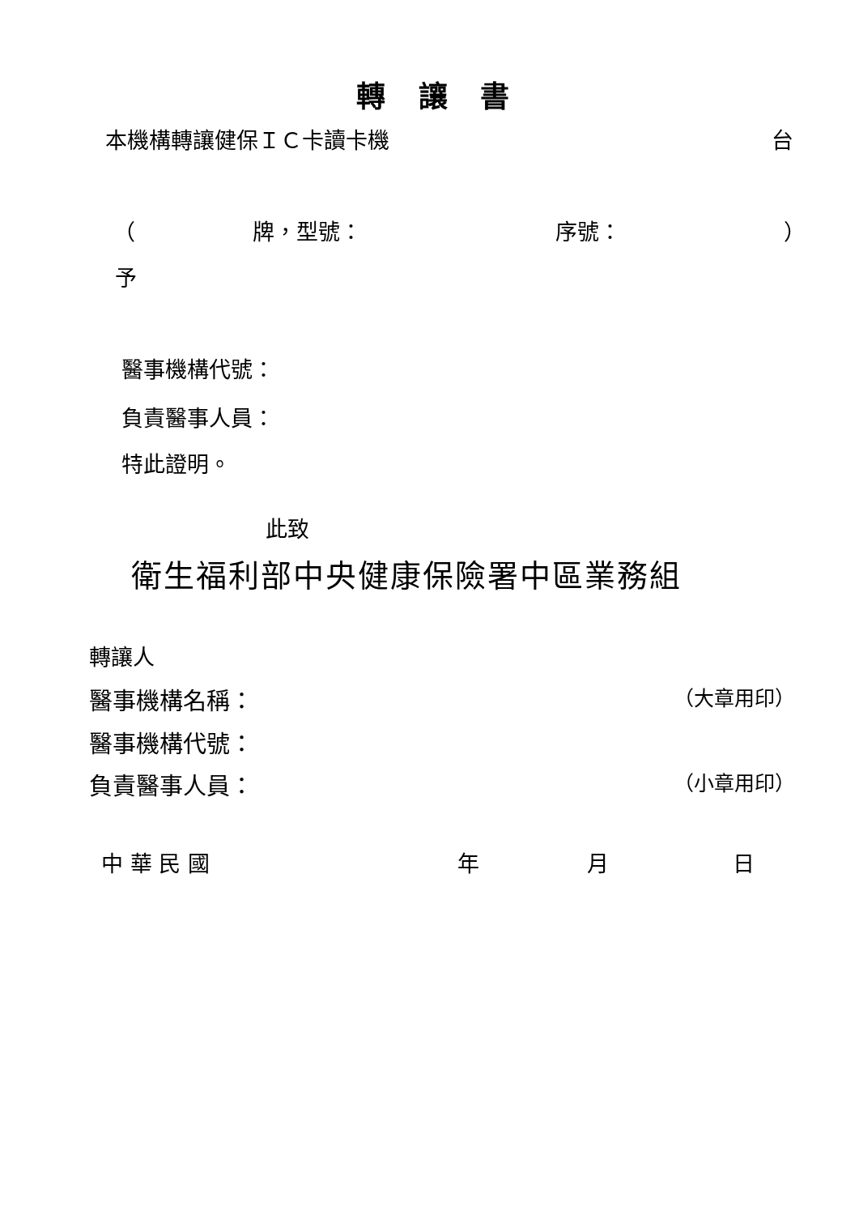轉 讓 書
本機構轉讓健保ＩＣ卡讀卡機 台
（ 牌，型號： 序號： ）
予
醫事機構代號：
負責醫事人員：
特此證明。
此致
衛生福利部中央健康保險署中區業務組
轉讓人
醫事機構名稱： （大章用印）
醫事機構代號：
負責醫事人員： （小章用印）
中 華 民 國 年 月 日